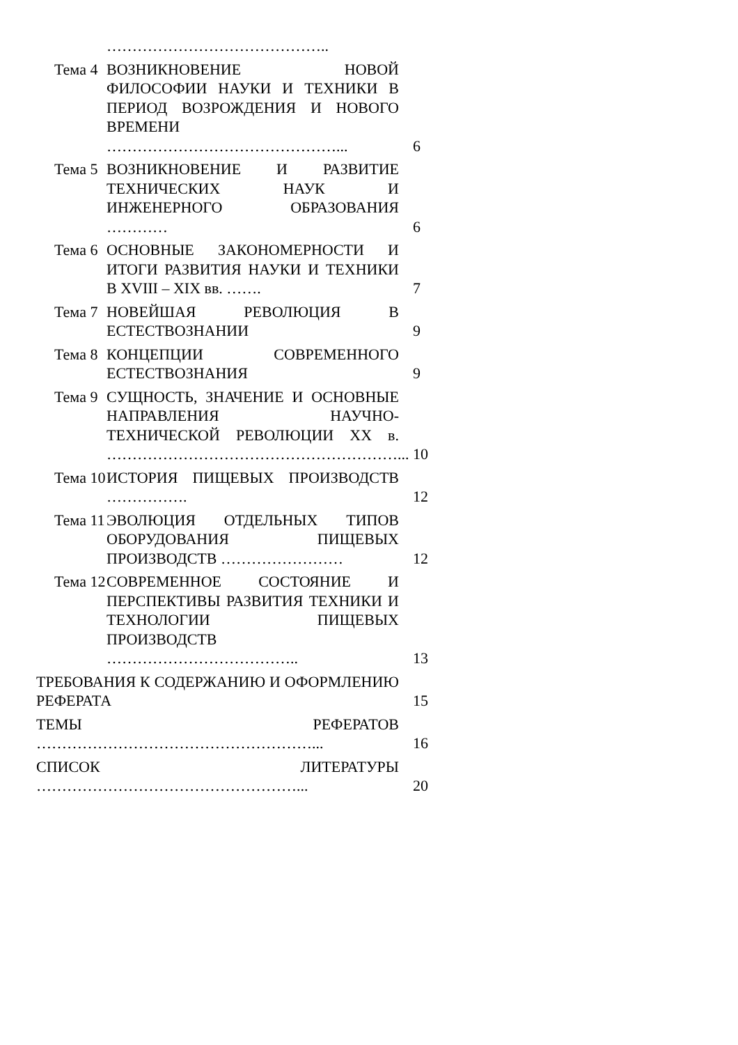……………………………………..
Тема 4
ВОЗНИКНОВЕНИЕ НОВОЙ ФИЛОСОФИИ НАУКИ И ТЕХНИКИ В ПЕРИОД ВОЗРОЖДЕНИЯ И НОВОГО ВРЕМЕНИ ………………………………………...
6
Тема 5
ВОЗНИКНОВЕНИЕ И РАЗВИТИЕ ТЕХНИЧЕСКИХ НАУК И ИНЖЕНЕРНОГО ОБРАЗОВАНИЯ …………
6
Тема 6
ОСНОВНЫЕ ЗАКОНОМЕРНОСТИ И ИТОГИ РАЗВИТИЯ НАУКИ И ТЕХНИКИ В XVIII – XIX вв. …….
7
Тема 7
НОВЕЙШАЯ РЕВОЛЮЦИЯ В ЕСТЕСТВОЗНАНИИ
9
Тема 8
КОНЦЕПЦИИ СОВРЕМЕННОГО ЕСТЕСТВОЗНАНИЯ
9
Тема 9
СУЩНОСТЬ, ЗНАЧЕНИЕ И ОСНОВНЫЕ НАПРАВЛЕНИЯ НАУЧНО-ТЕХНИЧЕСКОЙ РЕВОЛЮЦИИ XX в. …………………………………………………...
10
Тема 10
ИСТОРИЯ ПИЩЕВЫХ ПРОИЗВОДСТВ …………….
12
Тема 11
ЭВОЛЮЦИЯ ОТДЕЛЬНЫХ ТИПОВ ОБОРУДОВАНИЯ ПИЩЕВЫХ ПРОИЗВОДСТВ ……………………
12
Тема 12
СОВРЕМЕННОЕ СОСТОЯНИЕ И ПЕРСПЕКТИВЫ РАЗВИТИЯ ТЕХНИКИ И ТЕХНОЛОГИИ ПИЩЕВЫХ ПРОИЗВОДСТВ ………………………………..
13
ТРЕБОВАНИЯ К СОДЕРЖАНИЮ И ОФОРМЛЕНИЮ РЕФЕРАТА
15
ТЕМЫ РЕФЕРАТОВ ………………………………………………... 16
СПИСОК ЛИТЕРАТУРЫ ……………………………………………... 20